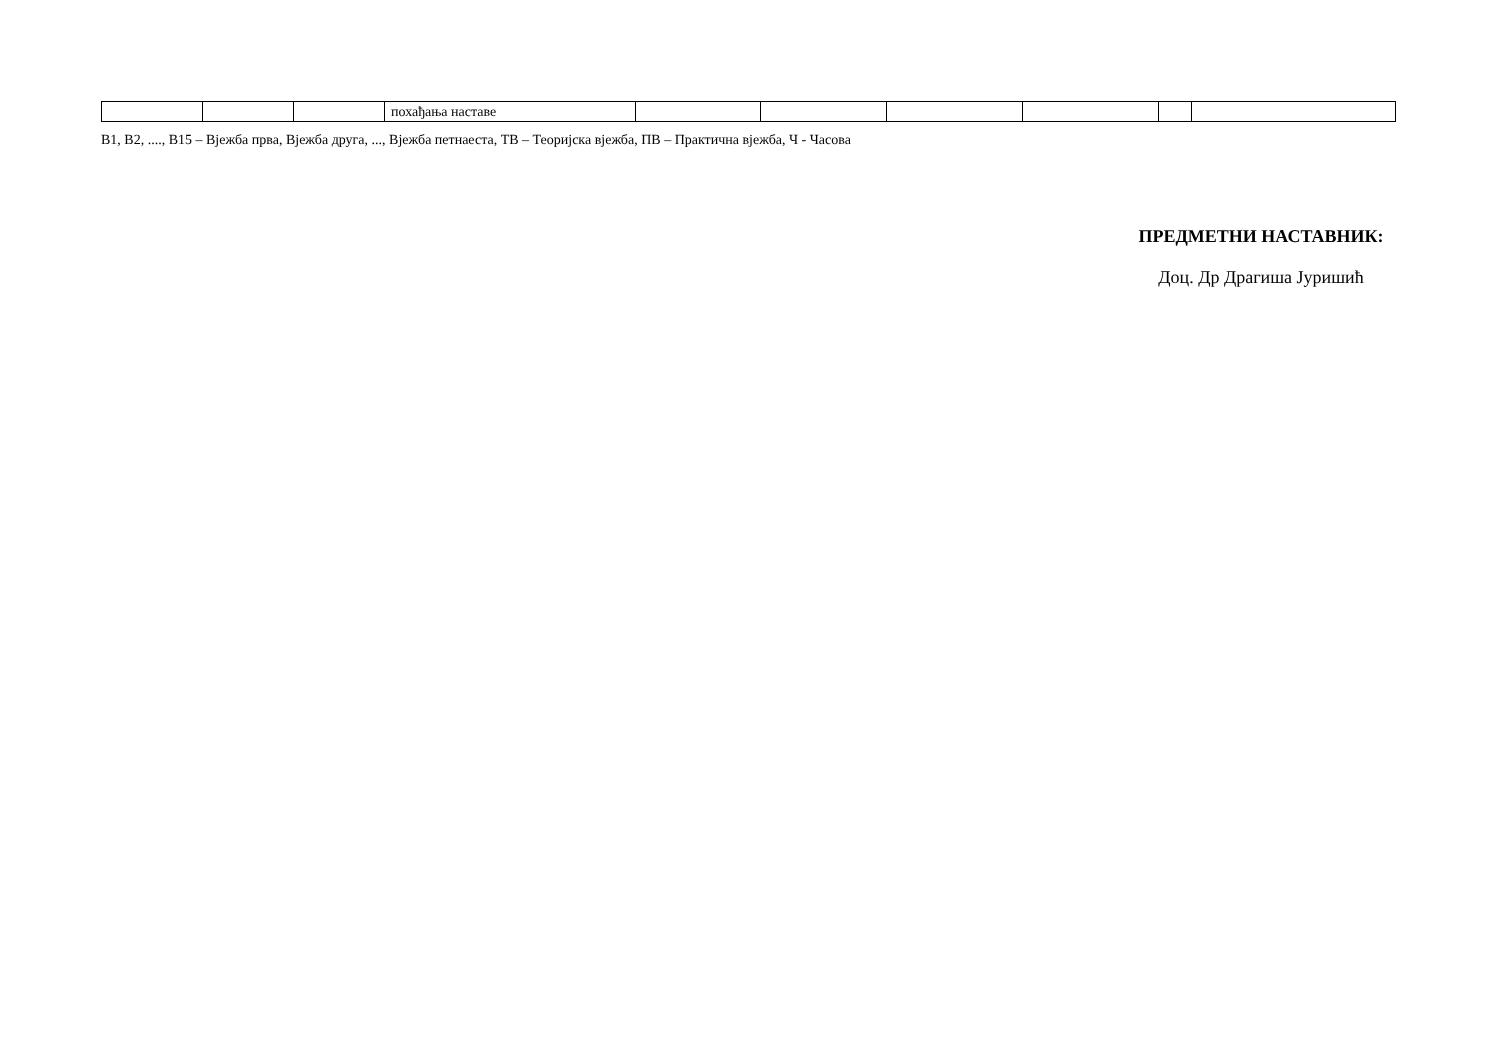| | | | похађања наставе | | | | | | |
В1, В2, ...., В15 – Вјежба прва, Вјежба друга, ..., Вјежба петнаеста, ТВ – Теоријска вјежба, ПВ – Практична вјежба, Ч - Часова
ПРЕДМЕТНИ НАСТАВНИК:
Доц. Др Драгиша Јуришић